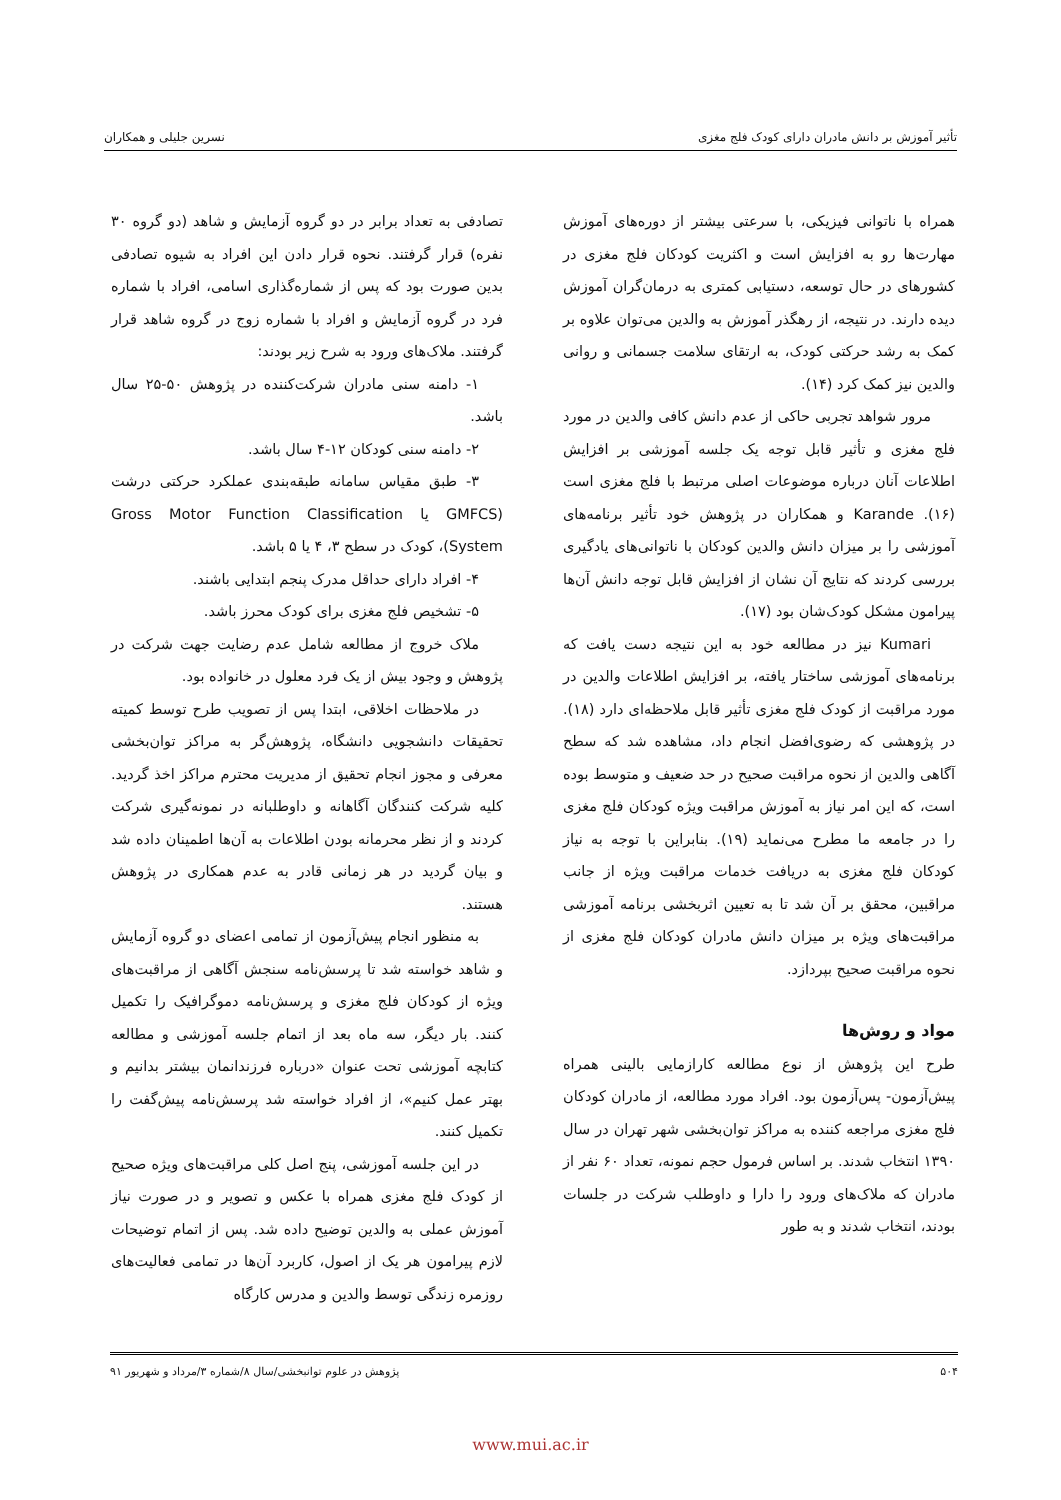تأثیر آموزش بر دانش مادران دارای کودک فلج مغزی نسرین جلیلی و همکاران
همراه با ناتوانی فیزیکی، با سرعتی بیشتر از دوره‌های آموزش مهارت‌ها رو به افزایش است و اکثریت کودکان فلج مغزی در کشورهای در حال توسعه، دستیابی کمتری به درمان‌گران آموزش دیده دارند. در نتیجه، از رهگذر آموزش به والدین می‌توان علاوه بر کمک به رشد حرکتی کودک، به ارتقای سلامت جسمانی و روانی والدین نیز کمک کرد (۱۴).
مرور شواهد تجربی حاکی از عدم دانش کافی والدین در مورد فلج مغزی و تأثیر قابل توجه یک جلسه آموزشی بر افزایش اطلاعات آنان درباره موضوعات اصلی مرتبط با فلج مغزی است (۱۶). Karande و همکاران در پژوهش خود تأثیر برنامه‌های آموزشی را بر میزان دانش والدین کودکان با ناتوانی‌های یادگیری بررسی کردند که نتایج آن نشان از افزایش قابل توجه دانش آن‌ها پیرامون مشکل کودک‌شان بود (۱۷).
Kumari نیز در مطالعه خود به این نتیجه دست یافت که برنامه‌های آموزشی ساختار یافته، بر افزایش اطلاعات والدین در مورد مراقبت از کودک فلج مغزی تأثیر قابل ملاحظه‌ای دارد (۱۸). در پژوهشی که رضوی‌افضل انجام داد، مشاهده شد که سطح آگاهی والدین از نحوه مراقبت صحیح در حد ضعیف و متوسط بوده است، که این امر نیاز به آموزش مراقبت ویژه کودکان فلج مغزی را در جامعه ما مطرح می‌نماید (۱۹). بنابراین با توجه به نیاز کودکان فلج مغزی به دریافت خدمات مراقبت ویژه از جانب مراقبین، محقق بر آن شد تا به تعیین اثربخشی برنامه آموزشی مراقبت‌های ویژه بر میزان دانش مادران کودکان فلج مغزی از نحوه مراقبت صحیح بپردازد.
مواد و روش‌ها
طرح این پژوهش از نوع مطالعه کارازمایی بالینی همراه پیش‌آزمون- پس‌آزمون بود. افراد مورد مطالعه، از مادران کودکان فلج مغزی مراجعه کننده به مراکز توان‌بخشی شهر تهران در سال ۱۳۹۰ انتخاب شدند. بر اساس فرمول حجم نمونه، تعداد ۶۰ نفر از مادران که ملاک‌های ورود را دارا و داوطلب شرکت در جلسات بودند، انتخاب شدند و به طور
تصادفی به تعداد برابر در دو گروه آزمایش و شاهد (دو گروه ۳۰ نفره) قرار گرفتند. نحوه قرار دادن این افراد به شیوه تصادفی بدین صورت بود که پس از شماره‌گذاری اسامی، افراد با شماره فرد در گروه آزمایش و افراد با شماره زوج در گروه شاهد قرار گرفتند. ملاک‌های ورود به شرح زیر بودند:
۱- دامنه سنی مادران شرکت‌کننده در پژوهش ۵۰-۲۵ سال باشد.
۲- دامنه سنی کودکان ۱۲-۴ سال باشد.
۳- طبق مقیاس سامانه طبقه‌بندی عملکرد حرکتی درشت (GMFCS یا Gross Motor Function Classification System)، کودک در سطح ۳، ۴ یا ۵ باشد.
۴- افراد دارای حداقل مدرک پنجم ابتدایی باشند.
۵- تشخیص فلج مغزی برای کودک محرز باشد.
ملاک خروج از مطالعه شامل عدم رضایت جهت شرکت در پژوهش و وجود بیش از یک فرد معلول در خانواده بود.
در ملاحظات اخلاقی، ابتدا پس از تصویب طرح توسط کمیته تحقیقات دانشجویی دانشگاه، پژوهش‌گر به مراکز توان‌بخشی معرفی و مجوز انجام تحقیق از مدیریت محترم مراکز اخذ گردید. کلیه شرکت کنندگان آگاهانه و داوطلبانه در نمونه‌گیری شرکت کردند و از نظر محرمانه بودن اطلاعات به آن‌ها اطمینان داده شد و بیان گردید در هر زمانی قادر به عدم همکاری در پژوهش هستند.
به منظور انجام پیش‌آزمون از تمامی اعضای دو گروه آزمایش و شاهد خواسته شد تا پرسش‌نامه سنجش آگاهی از مراقبت‌های ویژه از کودکان فلج مغزی و پرسش‌نامه دموگرافیک را تکمیل کنند. بار دیگر، سه ماه بعد از اتمام جلسه آموزشی و مطالعه کتابچه آموزشی تحت عنوان «درباره فرزندانمان بیشتر بدانیم و بهتر عمل کنیم»، از افراد خواسته شد پرسش‌نامه پیش‌گفت را تکمیل کنند.
در این جلسه آموزشی، پنج اصل کلی مراقبت‌های ویژه صحیح از کودک فلج مغزی همراه با عکس و تصویر و در صورت نیاز آموزش عملی به والدین توضیح داده شد. پس از اتمام توضیحات لازم پیرامون هر یک از اصول، کاربرد آن‌ها در تمامی فعالیت‌های روزمره زندگی توسط والدین و مدرس کارگاه
۵۰۴ پژوهش در علوم توانبخشی/سال ۸/شماره ۳/مرداد و شهریور ۹۱
www.mui.ac.ir